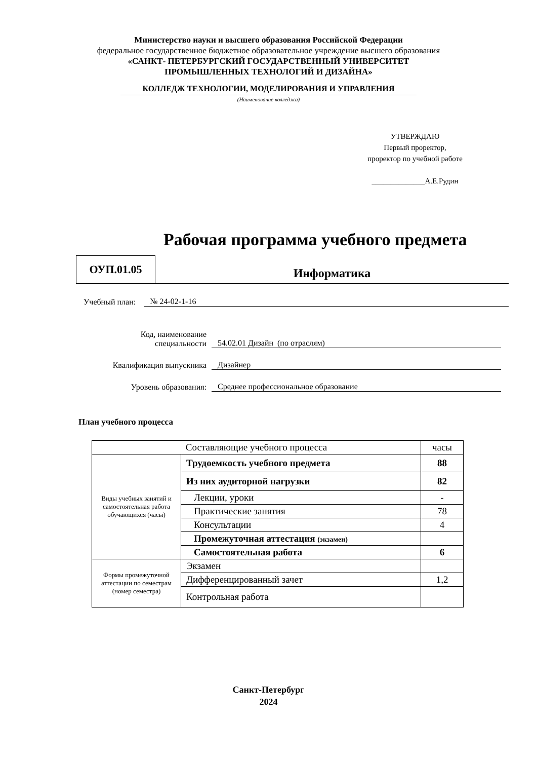Министерство науки и высшего образования Российской Федерации
федеральное государственное бюджетное образовательное учреждение высшего образования
«САНКТ- ПЕТЕРБУРГСКИЙ ГОСУДАРСТВЕННЫЙ УНИВЕРСИТЕТ
ПРОМЫШЛЕННЫХ ТЕХНОЛОГИЙ И ДИЗАЙНА»
КОЛЛЕДЖ ТЕХНОЛОГИИ, МОДЕЛИРОВАНИЯ И УПРАВЛЕНИЯ
(Наименование колледжа)
УТВЕРЖДАЮ
Первый проректор,
проректор по учебной работе
______________А.Е.Рудин
Рабочая программа учебного предмета
ОУП.01.05
Информатика
Учебный план: № 24-02-1-16
Код, наименование
специальности 54.02.01 Дизайн (по отраслям)
Квалификация выпускника Дизайнер
Уровень образования: Среднее профессиональное образование
План учебного процесса
| Составляющие учебного процесса | | часы |
| Виды учебных занятий и самостоятельная работа обучающихся (часы) | Трудоемкость учебного предмета | 88 |
| | Из них аудиторной нагрузки | 82 |
| | Лекции, уроки | - |
| | Практические занятия | 78 |
| | Консультации | 4 |
| | Промежуточная аттестация (экзамен) | |
| | Самостоятельная работа | 6 |
| Формы промежуточной аттестации по семестрам (номер семестра) | Экзамен | |
| | Дифференцированный зачет | 1,2 |
| | Контрольная работа | |
Санкт-Петербург
2024